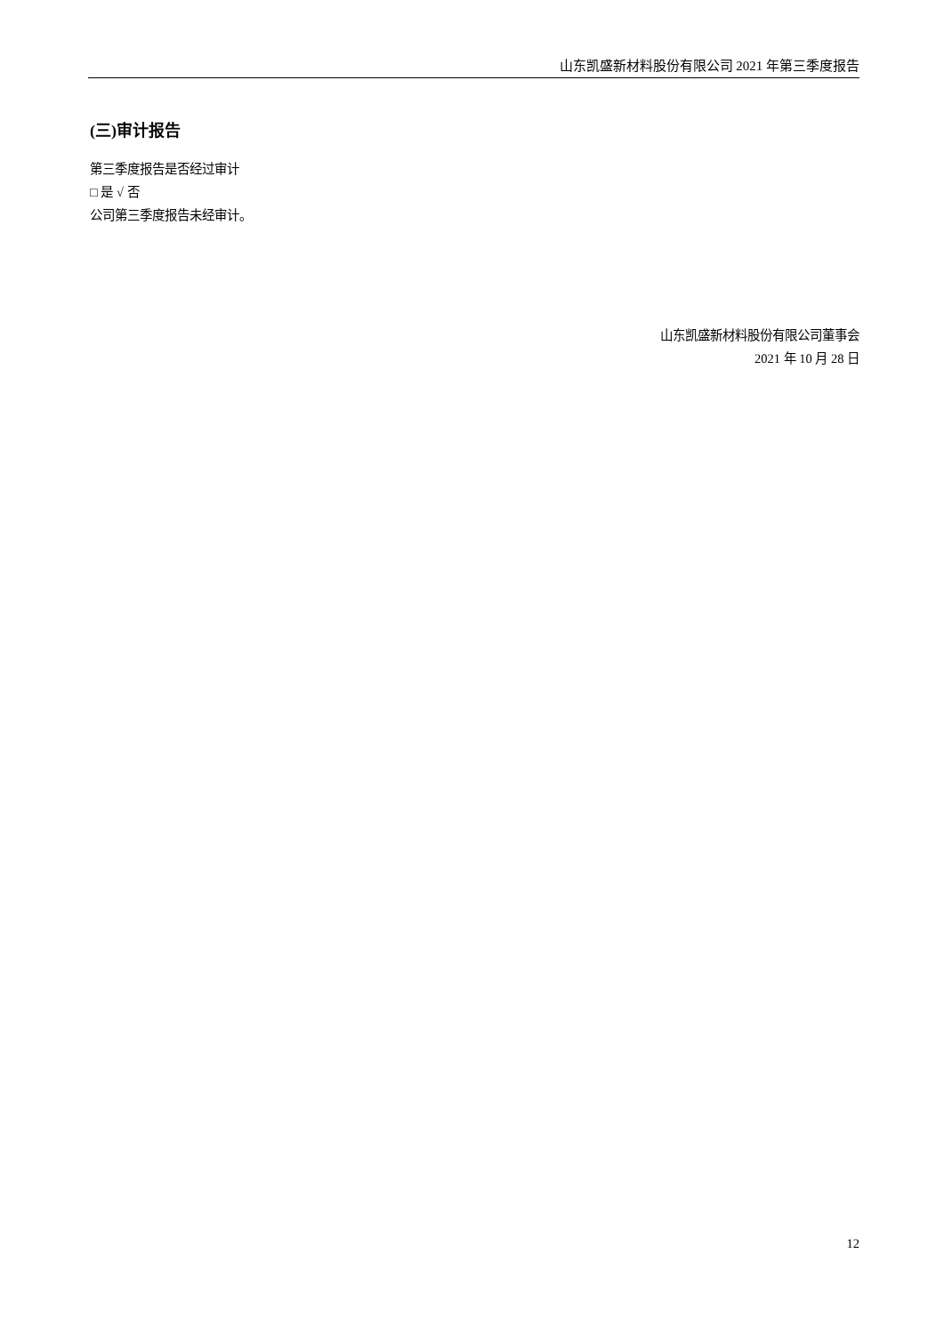山东凯盛新材料股份有限公司 2021 年第三季度报告
(三)审计报告
第三季度报告是否经过审计
□ 是 √ 否
公司第三季度报告未经审计。
山东凯盛新材料股份有限公司董事会
2021 年 10 月 28 日
12